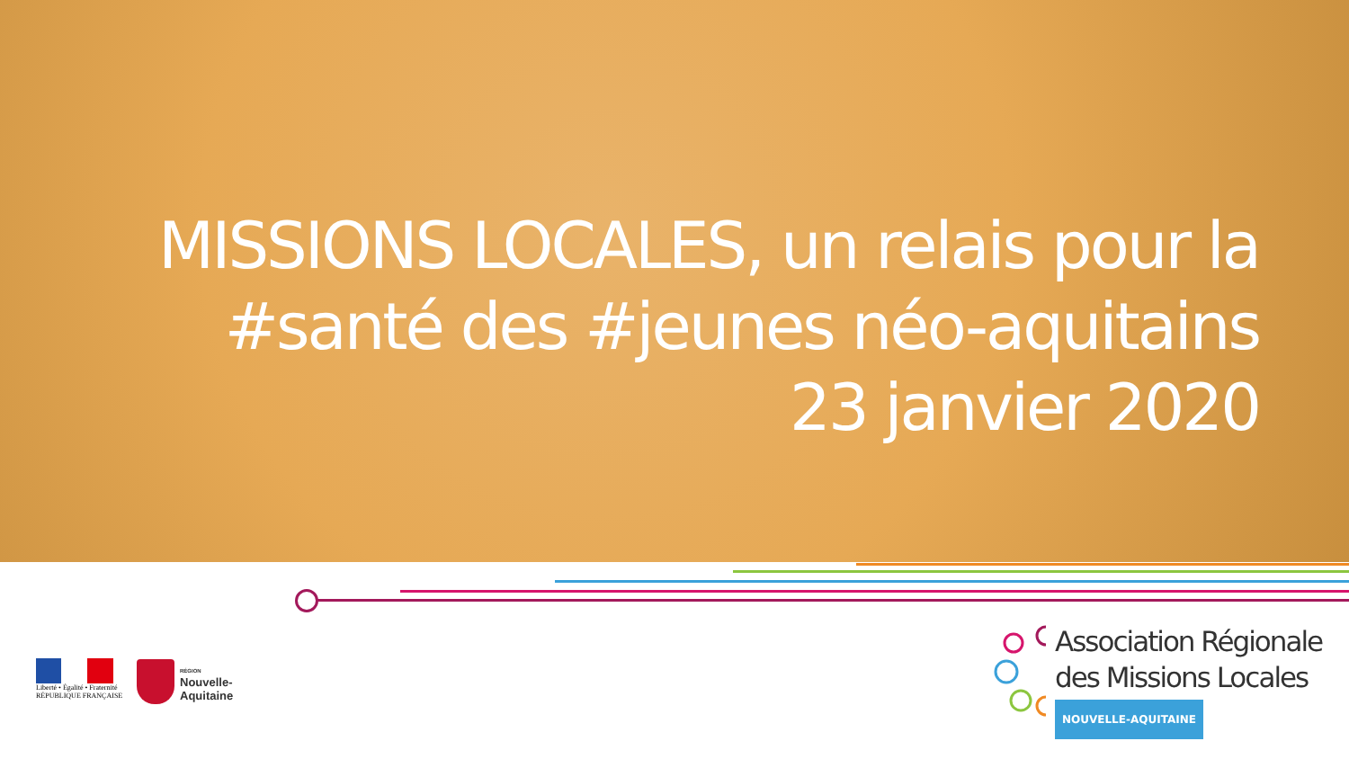MISSIONS LOCALES, un relais pour la
#santé des #jeunes néo-aquitains
23 janvier 2020
Liberté • Égalité • Fraternité
RÉPUBLIQUE FRANÇAISE
RÉGION
Nouvelle-
Aquitaine
Association Régionale
des Missions Locales
NOUVELLE-AQUITAINE